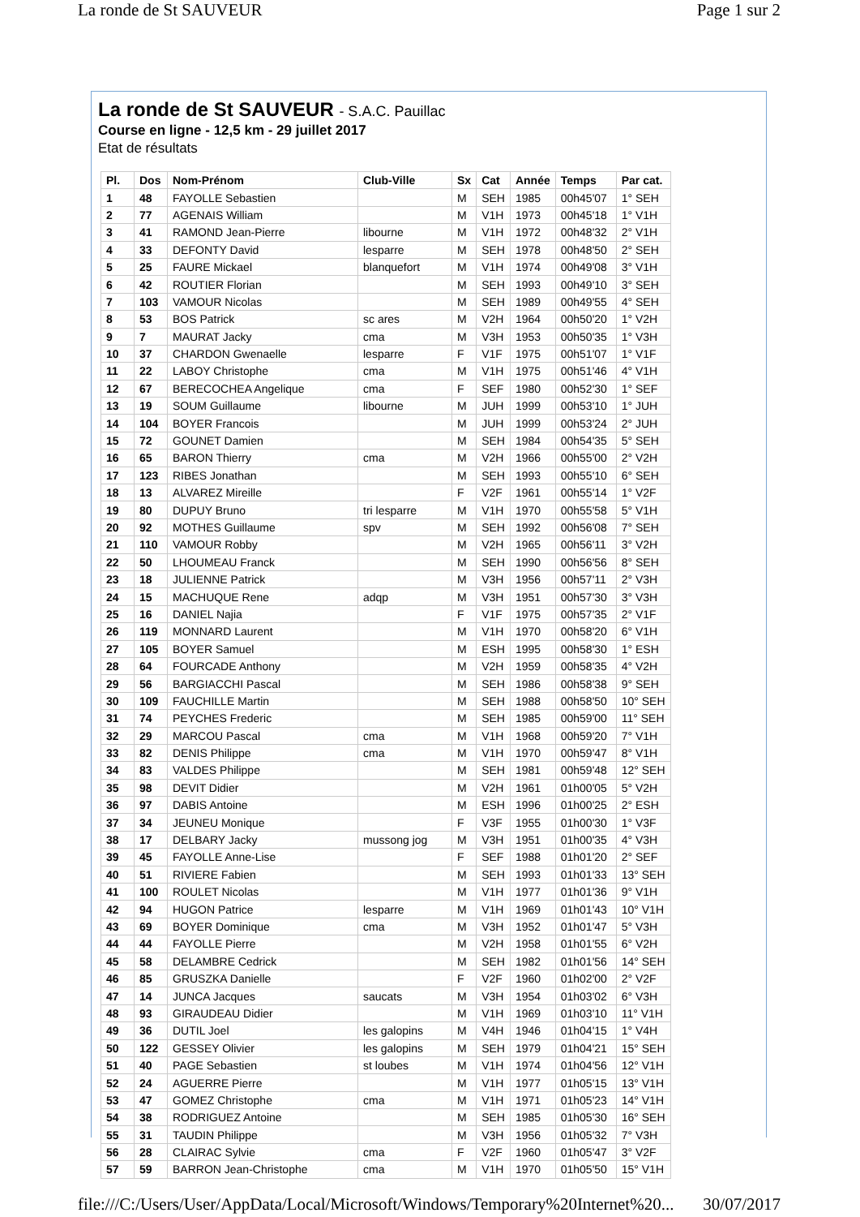La ronde de St SAUVEUR Page 1 sur 2
La ronde de St SAUVEUR - S.A.C. Pauillac
Course en ligne - 12,5 km - 29 juillet 2017
Etat de résultats
| Pl. | Dos | Nom-Prénom | Club-Ville | Sx | Cat | Année | Temps | Par cat. |
| --- | --- | --- | --- | --- | --- | --- | --- | --- |
| 1 | 48 | FAYOLLE Sebastien | | M | SEH | 1985 | 00h45'07 | 1° SEH |
| 2 | 77 | AGENAIS William | | M | V1H | 1973 | 00h45'18 | 1° V1H |
| 3 | 41 | RAMOND Jean-Pierre | libourne | M | V1H | 1972 | 00h48'32 | 2° V1H |
| 4 | 33 | DEFONTY David | lesparre | M | SEH | 1978 | 00h48'50 | 2° SEH |
| 5 | 25 | FAURE Mickael | blanquefort | M | V1H | 1974 | 00h49'08 | 3° V1H |
| 6 | 42 | ROUTIER Florian | | M | SEH | 1993 | 00h49'10 | 3° SEH |
| 7 | 103 | VAMOUR Nicolas | | M | SEH | 1989 | 00h49'55 | 4° SEH |
| 8 | 53 | BOS Patrick | sc ares | M | V2H | 1964 | 00h50'20 | 1° V2H |
| 9 | 7 | MAURAT Jacky | cma | M | V3H | 1953 | 00h50'35 | 1° V3H |
| 10 | 37 | CHARDON Gwenaelle | lesparre | F | V1F | 1975 | 00h51'07 | 1° V1F |
| 11 | 22 | LABOY Christophe | cma | M | V1H | 1975 | 00h51'46 | 4° V1H |
| 12 | 67 | BERECOCHEA Angelique | cma | F | SEF | 1980 | 00h52'30 | 1° SEF |
| 13 | 19 | SOUM Guillaume | libourne | M | JUH | 1999 | 00h53'10 | 1° JUH |
| 14 | 104 | BOYER Francois | | M | JUH | 1999 | 00h53'24 | 2° JUH |
| 15 | 72 | GOUNET Damien | | M | SEH | 1984 | 00h54'35 | 5° SEH |
| 16 | 65 | BARON Thierry | cma | M | V2H | 1966 | 00h55'00 | 2° V2H |
| 17 | 123 | RIBES Jonathan | | M | SEH | 1993 | 00h55'10 | 6° SEH |
| 18 | 13 | ALVAREZ Mireille | | F | V2F | 1961 | 00h55'14 | 1° V2F |
| 19 | 80 | DUPUY Bruno | tri lesparre | M | V1H | 1970 | 00h55'58 | 5° V1H |
| 20 | 92 | MOTHES Guillaume | spv | M | SEH | 1992 | 00h56'08 | 7° SEH |
| 21 | 110 | VAMOUR Robby | | M | V2H | 1965 | 00h56'11 | 3° V2H |
| 22 | 50 | LHOUMEAU Franck | | M | SEH | 1990 | 00h56'56 | 8° SEH |
| 23 | 18 | JULIENNE Patrick | | M | V3H | 1956 | 00h57'11 | 2° V3H |
| 24 | 15 | MACHUQUE Rene | adqp | M | V3H | 1951 | 00h57'30 | 3° V3H |
| 25 | 16 | DANIEL Najia | | F | V1F | 1975 | 00h57'35 | 2° V1F |
| 26 | 119 | MONNARD Laurent | | M | V1H | 1970 | 00h58'20 | 6° V1H |
| 27 | 105 | BOYER Samuel | | M | ESH | 1995 | 00h58'30 | 1° ESH |
| 28 | 64 | FOURCADE Anthony | | M | V2H | 1959 | 00h58'35 | 4° V2H |
| 29 | 56 | BARGIACCHI Pascal | | M | SEH | 1986 | 00h58'38 | 9° SEH |
| 30 | 109 | FAUCHILLE Martin | | M | SEH | 1988 | 00h58'50 | 10° SEH |
| 31 | 74 | PEYCHES Frederic | | M | SEH | 1985 | 00h59'00 | 11° SEH |
| 32 | 29 | MARCOU Pascal | cma | M | V1H | 1968 | 00h59'20 | 7° V1H |
| 33 | 82 | DENIS Philippe | cma | M | V1H | 1970 | 00h59'47 | 8° V1H |
| 34 | 83 | VALDES Philippe | | M | SEH | 1981 | 00h59'48 | 12° SEH |
| 35 | 98 | DEVIT Didier | | M | V2H | 1961 | 01h00'05 | 5° V2H |
| 36 | 97 | DABIS Antoine | | M | ESH | 1996 | 01h00'25 | 2° ESH |
| 37 | 34 | JEUNEU Monique | | F | V3F | 1955 | 01h00'30 | 1° V3F |
| 38 | 17 | DELBARY Jacky | mussong jog | M | V3H | 1951 | 01h00'35 | 4° V3H |
| 39 | 45 | FAYOLLE Anne-Lise | | F | SEF | 1988 | 01h01'20 | 2° SEF |
| 40 | 51 | RIVIERE Fabien | | M | SEH | 1993 | 01h01'33 | 13° SEH |
| 41 | 100 | ROULET Nicolas | | M | V1H | 1977 | 01h01'36 | 9° V1H |
| 42 | 94 | HUGON Patrice | lesparre | M | V1H | 1969 | 01h01'43 | 10° V1H |
| 43 | 69 | BOYER Dominique | cma | M | V3H | 1952 | 01h01'47 | 5° V3H |
| 44 | 44 | FAYOLLE Pierre | | M | V2H | 1958 | 01h01'55 | 6° V2H |
| 45 | 58 | DELAMBRE Cedrick | | M | SEH | 1982 | 01h01'56 | 14° SEH |
| 46 | 85 | GRUSZKA Danielle | | F | V2F | 1960 | 01h02'00 | 2° V2F |
| 47 | 14 | JUNCA Jacques | saucats | M | V3H | 1954 | 01h03'02 | 6° V3H |
| 48 | 93 | GIRAUDEAU Didier | | M | V1H | 1969 | 01h03'10 | 11° V1H |
| 49 | 36 | DUTIL Joel | les galopins | M | V4H | 1946 | 01h04'15 | 1° V4H |
| 50 | 122 | GESSEY Olivier | les galopins | M | SEH | 1979 | 01h04'21 | 15° SEH |
| 51 | 40 | PAGE Sebastien | st loubes | M | V1H | 1974 | 01h04'56 | 12° V1H |
| 52 | 24 | AGUERRE Pierre | | M | V1H | 1977 | 01h05'15 | 13° V1H |
| 53 | 47 | GOMEZ Christophe | cma | M | V1H | 1971 | 01h05'23 | 14° V1H |
| 54 | 38 | RODRIGUEZ Antoine | | M | SEH | 1985 | 01h05'30 | 16° SEH |
| 55 | 31 | TAUDIN Philippe | | M | V3H | 1956 | 01h05'32 | 7° V3H |
| 56 | 28 | CLAIRAC Sylvie | cma | F | V2F | 1960 | 01h05'47 | 3° V2F |
| 57 | 59 | BARRON Jean-Christophe | cma | M | V1H | 1970 | 01h05'50 | 15° V1H |
file:///C:/Users/User/AppData/Local/Microsoft/Windows/Temporary%20Internet%20... 30/07/2017